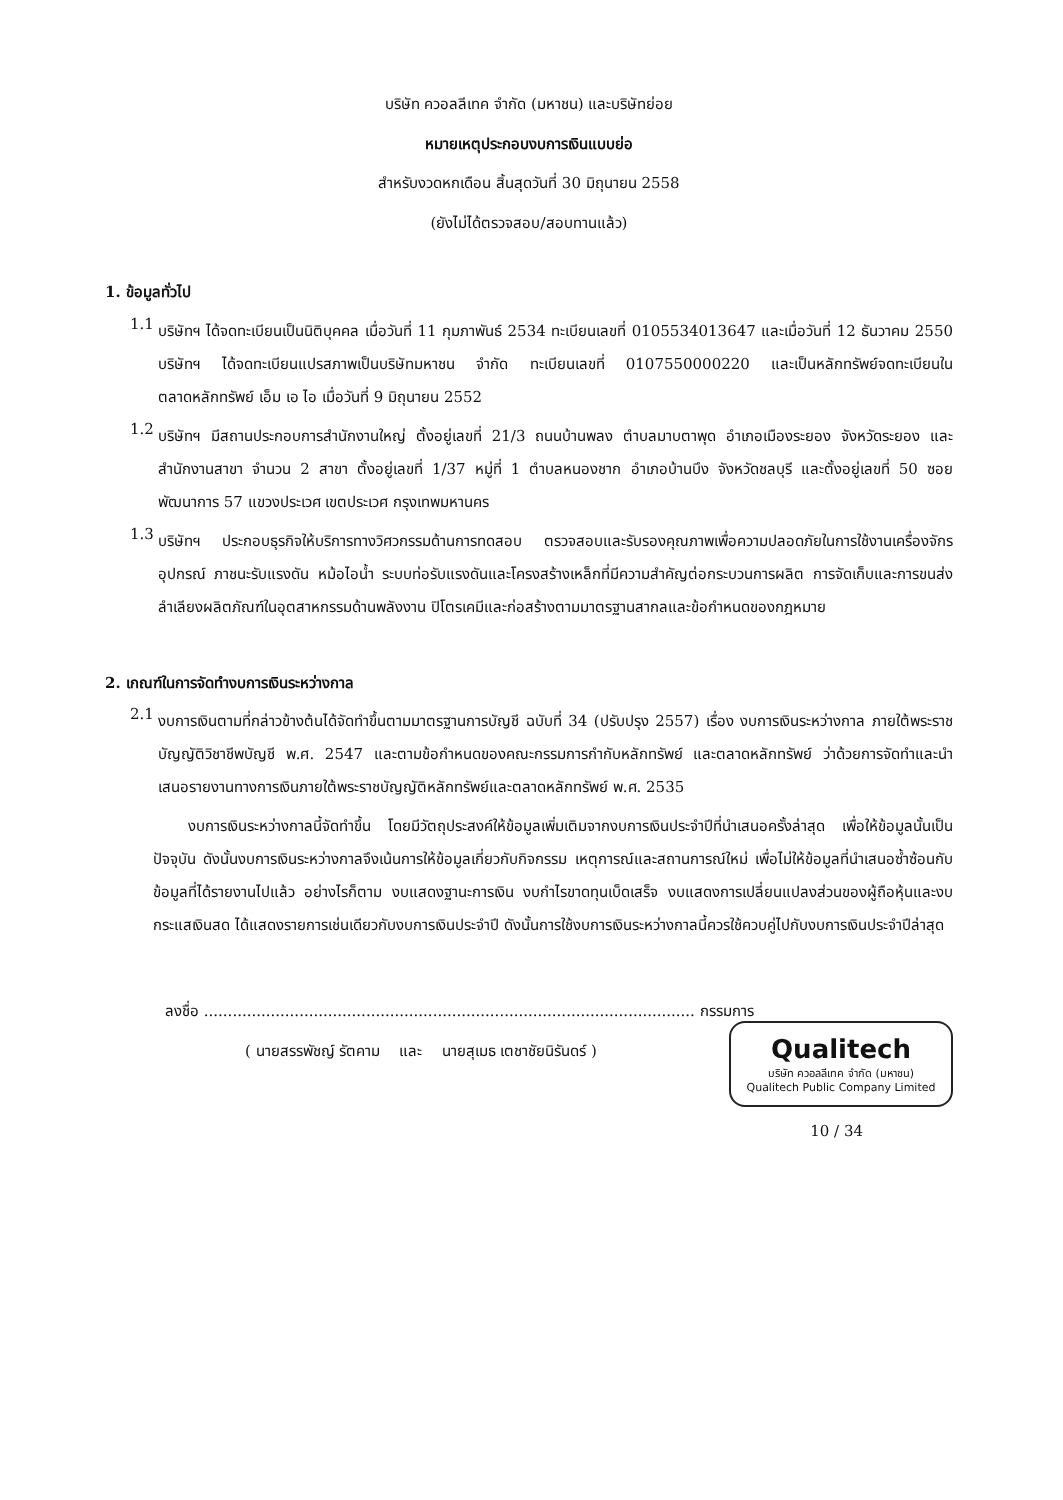บริษัท ควอลลีเทค จำกัด (มหาชน) และบริษัทย่อย
หมายเหตุประกอบงบการเงินแบบย่อ
สำหรับงวดหกเดือน สิ้นสุดวันที่ 30 มิถุนายน 2558
(ยังไม่ได้ตรวจสอบ/สอบทานแล้ว)
1. ข้อมูลทั่วไป
1.1
บริษัทฯ ได้จดทะเบียนเป็นนิติบุคคล เมื่อวันที่ 11 กุมภาพันธ์ 2534 ทะเบียนเลขที่ 0105534013647 และเมื่อวันที่ 12 ธันวาคม 2550 บริษัทฯ ได้จดทะเบียนแปรสภาพเป็นบริษัทมหาชน จำกัด ทะเบียนเลขที่ 0107550000220 และเป็นหลักทรัพย์จดทะเบียนในตลาดหลักทรัพย์ เอ็ม เอ ไอ เมื่อวันที่ 9 มิถุนายน 2552
1.2
บริษัทฯ มีสถานประกอบการสำนักงานใหญ่ ตั้งอยู่เลขที่ 21/3 ถนนบ้านพลง ตำบลมาบตาพุด อำเภอเมืองระยอง จังหวัดระยอง และสำนักงานสาขา จำนวน 2 สาขา ตั้งอยู่เลขที่ 1/37 หมู่ที่ 1 ตำบลหนองชาก อำเภอบ้านบึง จังหวัดชลบุรี และตั้งอยู่เลขที่ 50 ซอยพัฒนาการ 57 แขวงประเวศ เขตประเวศ กรุงเทพมหานคร
1.3
บริษัทฯ ประกอบธุรกิจให้บริการทางวิศวกรรมด้านการทดสอบ ตรวจสอบและรับรองคุณภาพเพื่อความปลอดภัยในการใช้งานเครื่องจักรอุปกรณ์ ภาชนะรับแรงดัน หม้อไอน้ำ ระบบท่อรับแรงดันและโครงสร้างเหล็กที่มีความสำคัญต่อกระบวนการผลิต การจัดเก็บและการขนส่งลำเลียงผลิตภัณฑ์ในอุตสาหกรรมด้านพลังงาน ปิโตรเคมีและก่อสร้างตามมาตรฐานสากลและข้อกำหนดของกฎหมาย
2. เกณฑ์ในการจัดทำงบการเงินระหว่างกาล
2.1
งบการเงินตามที่กล่าวข้างต้นได้จัดทำขึ้นตามมาตรฐานการบัญชี ฉบับที่ 34 (ปรับปรุง 2557) เรื่อง งบการเงินระหว่างกาล ภายใต้พระราชบัญญัติวิชาชีพบัญชี พ.ศ. 2547 และตามข้อกำหนดของคณะกรรมการกำกับหลักทรัพย์ และตลาดหลักทรัพย์ ว่าด้วยการจัดทำและนำเสนอรายงานทางการเงินภายใต้พระราชบัญญัติหลักทรัพย์และตลาดหลักทรัพย์ พ.ศ. 2535
งบการเงินระหว่างกาลนี้จัดทำขึ้น โดยมีวัตถุประสงค์ให้ข้อมูลเพิ่มเติมจากงบการเงินประจำปีที่นำเสนอครั้งล่าสุด เพื่อให้ข้อมูลนั้นเป็นปัจจุบัน ดังนั้นงบการเงินระหว่างกาลจึงเน้นการให้ข้อมูลเกี่ยวกับกิจกรรม เหตุการณ์และสถานการณ์ใหม่ เพื่อไม่ให้ข้อมูลที่นำเสนอซ้ำซ้อนกับข้อมูลที่ได้รายงานไปแล้ว อย่างไรก็ตาม งบแสดงฐานะการเงิน งบกำไรขาดทุนเบ็ดเสร็จ งบแสดงการเปลี่ยนแปลงส่วนของผู้ถือหุ้นและงบกระแสเงินสด ได้แสดงรายการเช่นเดียวกับงบการเงินประจำปี ดังนั้นการใช้งบการเงินระหว่างกาลนี้ควรใช้ควบคู่ไปกับงบการเงินประจำปีล่าสุด
ลงชื่อ ....................................................................................................... กรรมการ
( นายสรรพัชญ์ รัตคาม และ นายสุเมธ เตชาชัยนิรันดร์ )
Qualitech
บริษัท ควอลลีเทค จำกัด (มหาชน)
Qualitech Public Company Limited
10 / 34